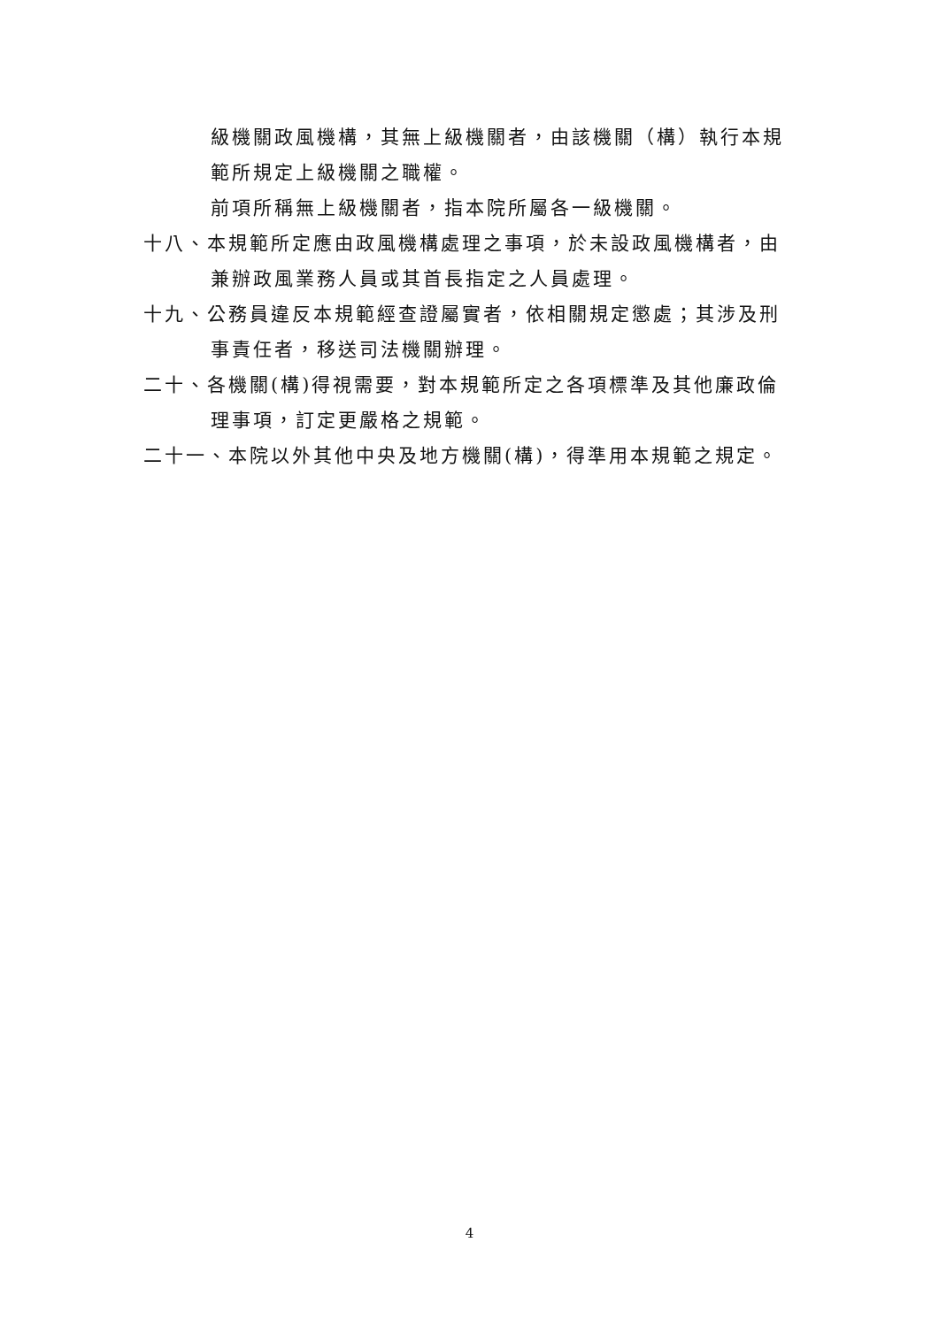級機關政風機構，其無上級機關者，由該機關（構）執行本規範所規定上級機關之職權。
前項所稱無上級機關者，指本院所屬各一級機關。
十八、本規範所定應由政風機構處理之事項，於未設政風機構者，由兼辦政風業務人員或其首長指定之人員處理。
十九、公務員違反本規範經查證屬實者，依相關規定懲處；其涉及刑事責任者，移送司法機關辦理。
二十、各機關(構)得視需要，對本規範所定之各項標準及其他廉政倫理事項，訂定更嚴格之規範。
二十一、本院以外其他中央及地方機關(構)，得準用本規範之規定。
4